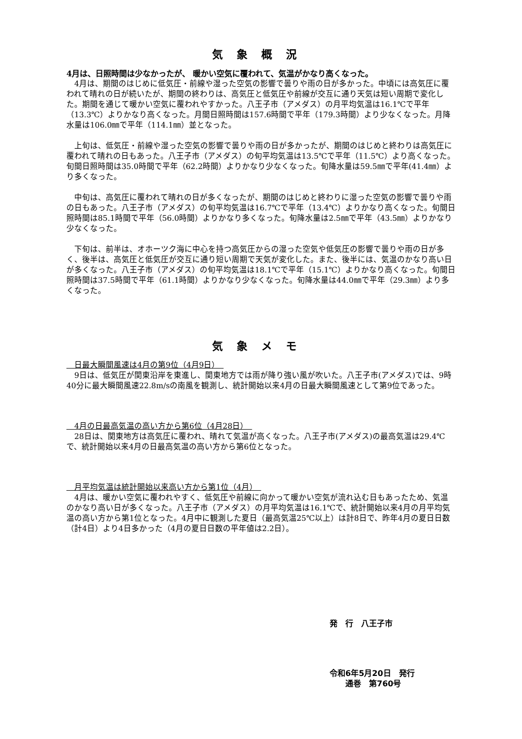気象概況
4月は、日照時間は少なかったが、 暖かい空気に覆われて、気温がかなり高くなった。
　4月は、期間のはじめに低気圧・前線や湿った空気の影響で曇りや雨の日が多かった。中頃には高気圧に覆われて晴れの日が続いたが、期間の終わりは、高気圧と低気圧や前線が交互に通り天気は短い周期で変化した。期間を通じて暖かい空気に覆われやすかった。八王子市（アメダス）の月平均気温は16.1℃で平年（13.3℃）よりかなり高くなった。月間日照時間は157.6時間で平年（179.3時間）より少なくなった。月降水量は106.0㎜で平年（114.1㎜）並となった。
　上旬は、低気圧・前線や湿った空気の影響で曇りや雨の日が多かったが、期間のはじめと終わりは高気圧に覆われて晴れの日もあった。八王子市（アメダス）の旬平均気温は13.5℃で平年（11.5℃）より高くなった。旬間日照時間は35.0時間で平年（62.2時間）よりかなり少なくなった。旬降水量は59.5㎜で平年(41.4㎜）より多くなった。
　中旬は、高気圧に覆われて晴れの日が多くなったが、期間のはじめと終わりに湿った空気の影響で曇りや雨の日もあった。八王子市（アメダス）の旬平均気温は16.7℃で平年（13.4℃）よりかなり高くなった。旬間日照時間は85.1時間で平年（56.0時間）よりかなり多くなった。旬降水量は2.5㎜で平年（43.5㎜）よりかなり少なくなった。
　下旬は、前半は、オホーツク海に中心を持つ高気圧からの湿った空気や低気圧の影響で曇りや雨の日が多く、後半は、高気圧と低気圧が交互に通り短い周期で天気が変化した。また、後半には、気温のかなり高い日が多くなった。八王子市（アメダス）の旬平均気温は18.1℃で平年（15.1℃）よりかなり高くなった。旬間日照時間は37.5時間で平年（61.1時間）よりかなり少なくなった。旬降水量は44.0㎜で平年（29.3㎜）より多くなった。
気象メモ
　日最大瞬間風速は4月の第9位（4月9日）　
　9日は、低気圧が関東沿岸を東進し、関東地方では雨が降り強い風が吹いた。八王子市(アメダス)では、9時40分に最大瞬間風速22.8m/sの南風を観測し、統計開始以来4月の日最大瞬間風速として第9位であった。
　4月の日最高気温の高い方から第6位（4月28日）　
　28日は、関東地方は高気圧に覆われ、晴れて気温が高くなった。八王子市(アメダス)の最高気温は29.4℃で、統計開始以来4月の日最高気温の高い方から第6位となった。
　月平均気温は統計開始以来高い方から第1位（4月）　
　4月は、暖かい空気に覆われやすく、低気圧や前線に向かって暖かい空気が流れ込む日もあったため、気温のかなり高い日が多くなった。八王子市（アメダス）の月平均気温は16.1℃で、統計開始以来4月の月平均気温の高い方から第1位となった。4月中に観測した夏日（最高気温25℃以上）は計8日で、昨年4月の夏日日数（計4日）より4日多かった（4月の夏日日数の平年値は2.2日）。
発　行　八王子市
令和6年5月20日　発行
　　通巻　第760号